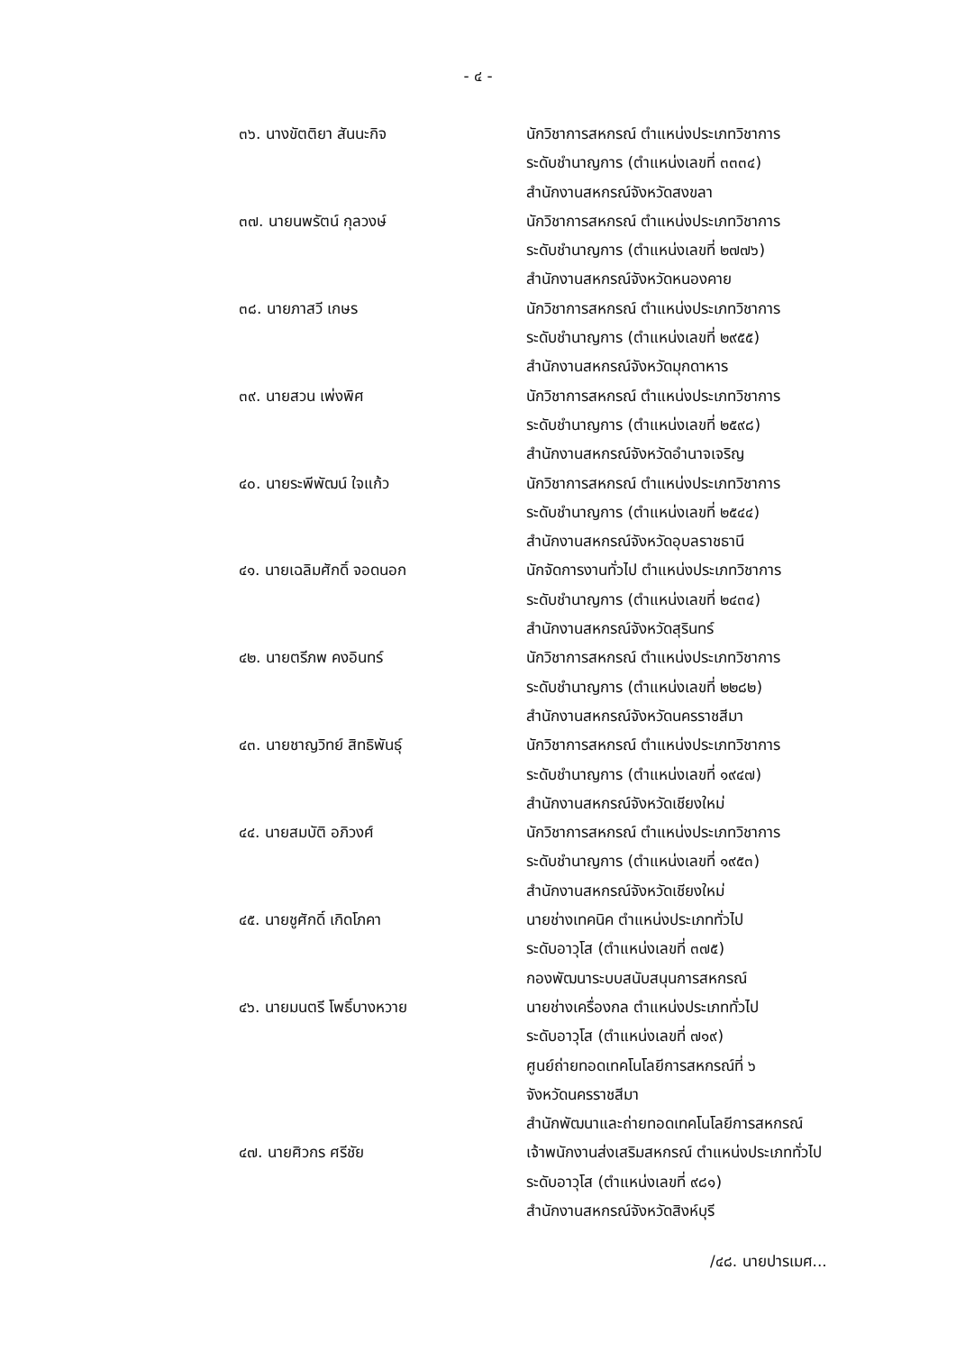- ๔ -
๓๖. นางขัตติยา สันนะกิจ นักวิชาการสหกรณ์ ตำแหน่งประเภทวิชาการ
ระดับชำนาญการ (ตำแหน่งเลขที่ ๓๓๓๔)
สำนักงานสหกรณ์จังหวัดสงขลา
๓๗. นายนพรัตน์ กุลวงษ์ นักวิชาการสหกรณ์ ตำแหน่งประเภทวิชาการ
ระดับชำนาญการ (ตำแหน่งเลขที่ ๒๗๗๖)
สำนักงานสหกรณ์จังหวัดหนองคาย
๓๘. นายภาสวี เกษร นักวิชาการสหกรณ์ ตำแหน่งประเภทวิชาการ
ระดับชำนาญการ (ตำแหน่งเลขที่ ๒๙๕๕)
สำนักงานสหกรณ์จังหวัดมุกดาหาร
๓๙. นายสวน เพ่งพิศ นักวิชาการสหกรณ์ ตำแหน่งประเภทวิชาการ
ระดับชำนาญการ (ตำแหน่งเลขที่ ๒๕๙๘)
สำนักงานสหกรณ์จังหวัดอำนาจเจริญ
๔๐. นายระพีพัฒน์ ใจแก้ว นักวิชาการสหกรณ์ ตำแหน่งประเภทวิชาการ
ระดับชำนาญการ (ตำแหน่งเลขที่ ๒๕๔๔)
สำนักงานสหกรณ์จังหวัดอุบลราชธานี
๔๑. นายเฉลิมศักดิ์ จอดนอก นักจัดการงานทั่วไป ตำแหน่งประเภทวิชาการ
ระดับชำนาญการ (ตำแหน่งเลขที่ ๒๔๓๔)
สำนักงานสหกรณ์จังหวัดสุรินทร์
๔๒. นายตรีภพ คงอินทร์ นักวิชาการสหกรณ์ ตำแหน่งประเภทวิชาการ
ระดับชำนาญการ (ตำแหน่งเลขที่ ๒๒๘๒)
สำนักงานสหกรณ์จังหวัดนครราชสีมา
๔๓. นายชาญวิทย์ สิทธิพันธุ์ นักวิชาการสหกรณ์ ตำแหน่งประเภทวิชาการ
ระดับชำนาญการ (ตำแหน่งเลขที่ ๑๙๔๗)
สำนักงานสหกรณ์จังหวัดเชียงใหม่
๔๔. นายสมบัติ อภิวงศ์ นักวิชาการสหกรณ์ ตำแหน่งประเภทวิชาการ
ระดับชำนาญการ (ตำแหน่งเลขที่ ๑๙๕๓)
สำนักงานสหกรณ์จังหวัดเชียงใหม่
๔๕. นายชูศักดิ์ เกิดโภคา นายช่างเทคนิค ตำแหน่งประเภททั่วไป
ระดับอาวุโส (ตำแหน่งเลขที่ ๓๗๕)
กองพัฒนาระบบสนับสนุนการสหกรณ์
๔๖. นายมนตรี โพธิ์บางหวาย นายช่างเครื่องกล ตำแหน่งประเภททั่วไป
ระดับอาวุโส (ตำแหน่งเลขที่ ๗๑๙)
ศูนย์ถ่ายทอดเทคโนโลยีการสหกรณ์ที่ ๖
จังหวัดนครราชสีมา
สำนักพัฒนาและถ่ายทอดเทคโนโลยีการสหกรณ์
๔๗. นายศิวกร ศรีชัย เจ้าพนักงานส่งเสริมสหกรณ์ ตำแหน่งประเภททั่วไป
ระดับอาวุโส (ตำแหน่งเลขที่ ๙๘๑)
สำนักงานสหกรณ์จังหวัดสิงห์บุรี
/๔๘. นายปารเมศ...